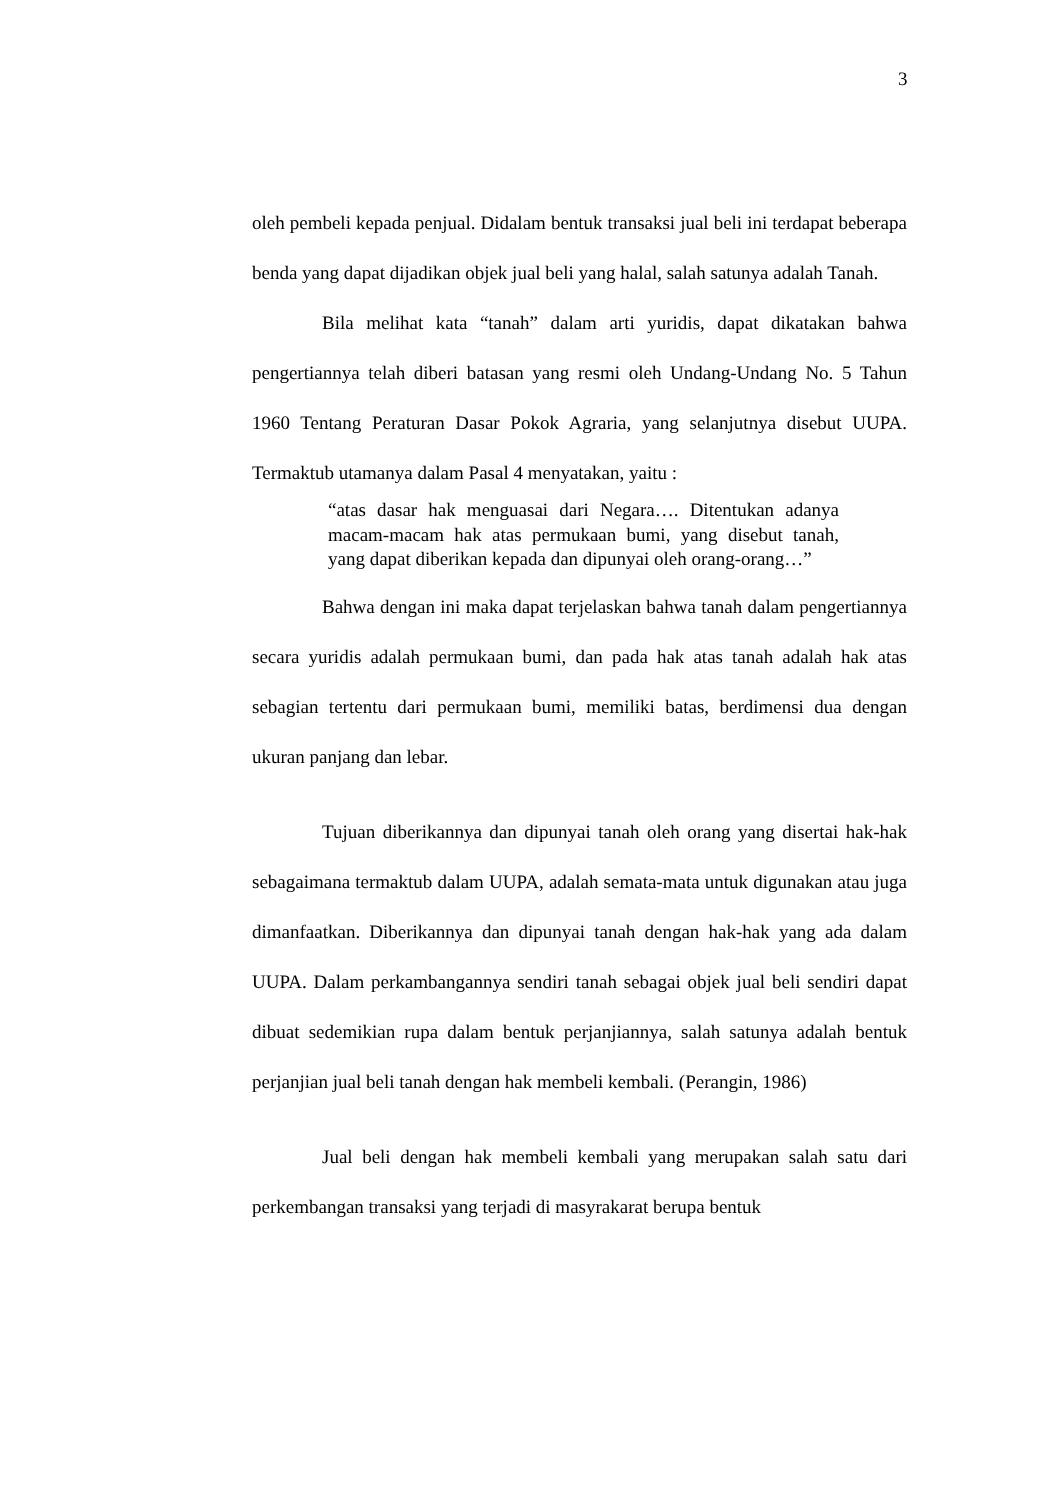3
oleh pembeli kepada penjual. Didalam bentuk transaksi jual beli ini terdapat beberapa benda yang dapat dijadikan objek jual beli yang halal, salah satunya adalah Tanah.
Bila melihat kata “tanah” dalam arti yuridis, dapat dikatakan bahwa pengertiannya telah diberi batasan yang resmi oleh Undang-Undang No. 5 Tahun 1960 Tentang Peraturan Dasar Pokok Agraria, yang selanjutnya disebut UUPA. Termaktub utamanya dalam Pasal 4 menyatakan, yaitu :
“atas dasar hak menguasai dari Negara…. Ditentukan adanya macam-macam hak atas permukaan bumi, yang disebut tanah, yang dapat diberikan kepada dan dipunyai oleh orang-orang…”
Bahwa dengan ini maka dapat terjelaskan bahwa tanah dalam pengertiannya secara yuridis adalah permukaan bumi, dan pada hak atas tanah adalah hak atas sebagian tertentu dari permukaan bumi, memiliki batas, berdimensi dua dengan ukuran panjang dan lebar.
Tujuan diberikannya dan dipunyai tanah oleh orang yang disertai hak-hak sebagaimana termaktub dalam UUPA, adalah semata-mata untuk digunakan atau juga dimanfaatkan. Diberikannya dan dipunyai tanah dengan hak-hak yang ada dalam UUPA. Dalam perkambangannya sendiri tanah sebagai objek jual beli sendiri dapat dibuat sedemikian rupa dalam bentuk perjanjiannya, salah satunya adalah bentuk perjanjian jual beli tanah dengan hak membeli kembali. (Perangin, 1986)
Jual beli dengan hak membeli kembali yang merupakan salah satu dari perkembangan transaksi yang terjadi di masyrakarat berupa bentuk